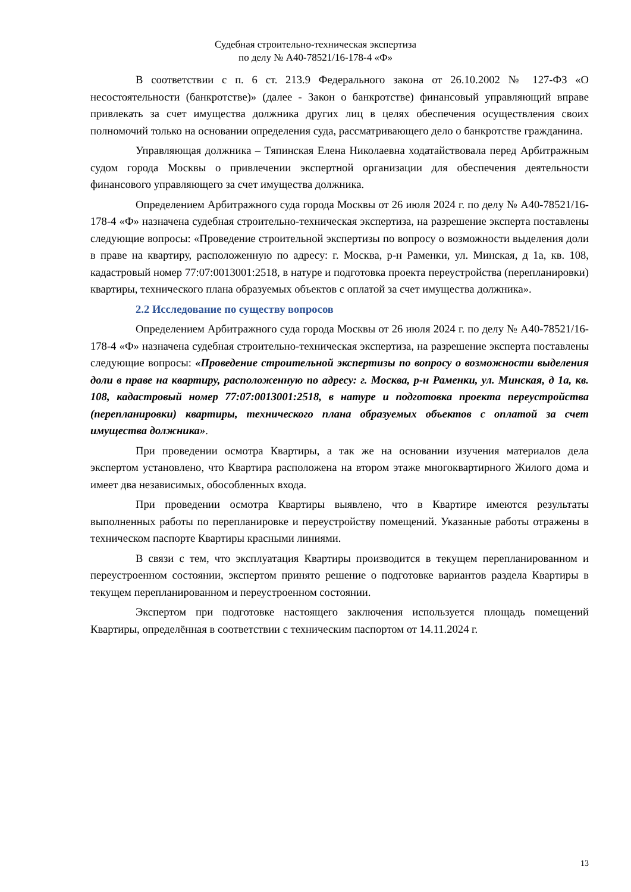Судебная строительно-техническая экспертиза
по делу № А40-78521/16-178-4 «Ф»
В соответствии с п. 6 ст. 213.9 Федерального закона от 26.10.2002 № 127-ФЗ «О несостоятельности (банкротстве)» (далее - Закон о банкротстве) финансовый управляющий вправе привлекать за счет имущества должника других лиц в целях обеспечения осуществления своих полномочий только на основании определения суда, рассматривающего дело о банкротстве гражданина.
Управляющая должника – Тяпинская Елена Николаевна ходатайствовала перед Арбитражным судом города Москвы о привлечении экспертной организации для обеспечения деятельности финансового управляющего за счет имущества должника.
Определением Арбитражного суда города Москвы от 26 июля 2024 г. по делу № А40-78521/16-178-4 «Ф» назначена судебная строительно-техническая экспертиза, на разрешение эксперта поставлены следующие вопросы: «Проведение строительной экспертизы по вопросу о возможности выделения доли в праве на квартиру, расположенную по адресу: г. Москва, р-н Раменки, ул. Минская, д 1а, кв. 108, кадастровый номер 77:07:0013001:2518, в натуре и подготовка проекта переустройства (перепланировки) квартиры, технического плана образуемых объектов с оплатой за счет имущества должника».
2.2 Исследование по существу вопросов
Определением Арбитражного суда города Москвы от 26 июля 2024 г. по делу № А40-78521/16-178-4 «Ф» назначена судебная строительно-техническая экспертиза, на разрешение эксперта поставлены следующие вопросы: «Проведение строительной экспертизы по вопросу о возможности выделения доли в праве на квартиру, расположенную по адресу: г. Москва, р-н Раменки, ул. Минская, д 1а, кв. 108, кадастровый номер 77:07:0013001:2518, в натуре и подготовка проекта переустройства (перепланировки) квартиры, технического плана образуемых объектов с оплатой за счет имущества должника».
При проведении осмотра Квартиры, а так же на основании изучения материалов дела экспертом установлено, что Квартира расположена на втором этаже многоквартирного Жилого дома и имеет два независимых, обособленных входа.
При проведении осмотра Квартиры выявлено, что в Квартире имеются результаты выполненных работы по перепланировке и переустройству помещений. Указанные работы отражены в техническом паспорте Квартиры красными линиями.
В связи с тем, что эксплуатация Квартиры производится в текущем перепланированном и переустроенном состоянии, экспертом принято решение о подготовке вариантов раздела Квартиры в текущем перепланированном и переустроенном состоянии.
Экспертом при подготовке настоящего заключения используется площадь помещений Квартиры, определённая в соответствии с техническим паспортом от 14.11.2024 г.
13